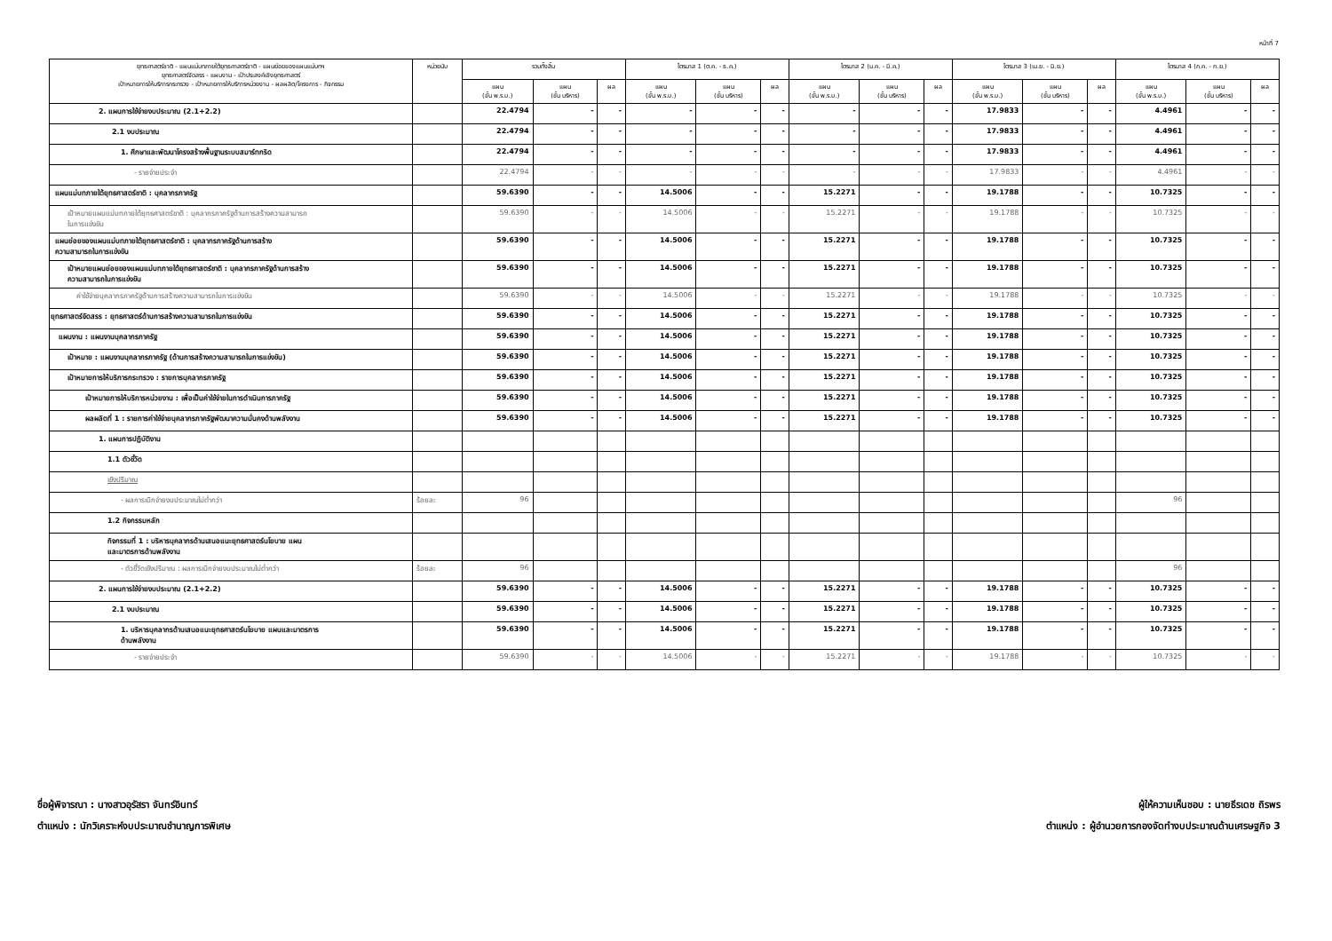หน้าที่ 7
| ยุทธศาสตร์ชาติ - แผนแม่บทภายใต้ยุทธศาสตร์ชาติ - แผนย่อยของแผนแม่บทฯ ยุทธศาสตร์จัดสรร - แผนงาน - เป้าประสงค์เชิงยุทธศาสตร์ เป้าหมายการให้บริการกระทรวง - เป้าหมายการให้บริการหน่วยงาน - ผลผลิต/โครงการ - กิจกรรม | หน่วยนับ | รวมทั้งสิ้น | | | ไตรมาส 1 (ต.ค. - ธ.ค.) | | | ไตรมาส 2 (ม.ค. - มี.ค.) | | | ไตรมาส 3 (เม.ย. - มิ.ย.) | | | ไตรมาส 4 (ก.ค. - ก.ย.) | | |
| --- | --- | --- | --- | --- | --- | --- | --- | --- | --- | --- | --- | --- | --- | --- | --- | --- |
| | | แผน (ขั้น พ.ร.บ.) | แผน (ขั้น บริหาร) | ผล | แผน (ขั้น พ.ร.บ.) | แผน (ขั้น บริหาร) | ผล | แผน (ขั้น พ.ร.บ.) | แผน (ขั้น บริหาร) | ผล | แผน (ขั้น พ.ร.บ.) | แผน (ขั้น บริหาร) | ผล | แผน (ขั้น พ.ร.บ.) | แผน (ขั้น บริหาร) | ผล |
| 2. แผนการใช้จ่ายงบประมาณ (2.1+2.2) | | 22.4794 | - | - | - | - | - | - | - | - | 17.9833 | - | - | 4.4961 | - | - |
| 2.1 งบประมาณ | | 22.4794 | - | - | - | - | - | - | - | - | 17.9833 | - | - | 4.4961 | - | - |
| 1. ศึกษาและพัฒนาโครงสร้างพื้นฐานระบบสมาร์ทกริด | | 22.4794 | - | - | - | - | - | - | - | - | 17.9833 | - | - | 4.4961 | - | - |
| - รายจ่ายประจำ | | 22.4794 | - | - | - | - | - | - | - | - | 17.9833 | - | - | 4.4961 | - | - |
| แผนแม่บทภายใต้ยุทธศาสตร์ชาติ : บุคลากรภาครัฐ | | 59.6390 | - | - | 14.5006 | - | - | 15.2271 | - | - | 19.1788 | - | - | 10.7325 | - | - |
| เป้าหมายแผนแม่บทภายใต้ยุทธศาสตร์ชาติ : บุคลากรภาครัฐด้านการสร้างความสามารถ ในการแข่งขัน | | 59.6390 | - | - | 14.5006 | - | - | 15.2271 | - | - | 19.1788 | - | - | 10.7325 | - | - |
| แผนย่อยของแผนแม่บทภายใต้ยุทธศาสตร์ชาติ : บุคลากรภาครัฐด้านการสร้าง ความสามารถในการแข่งขัน | | 59.6390 | - | - | 14.5006 | - | - | 15.2271 | - | - | 19.1788 | - | - | 10.7325 | - | - |
| เป้าหมายแผนย่อยของแผนแม่บทภายใต้ยุทธศาสตร์ชาติ : บุคลากรภาครัฐด้านการสร้าง ความสามารถในการแข่งขัน | | 59.6390 | - | - | 14.5006 | - | - | 15.2271 | - | - | 19.1788 | - | - | 10.7325 | - | - |
| ค่าใช้จ่ายบุคลากรภาครัฐด้านการสร้างความสามารถในการแข่งขัน | | 59.6390 | - | - | 14.5006 | - | - | 15.2271 | - | - | 19.1788 | - | - | 10.7325 | - | - |
| ยุทธศาสตร์จัดสรร : ยุทธศาสตร์ด้านการสร้างความสามารถในการแข่งขัน | | 59.6390 | - | - | 14.5006 | - | - | 15.2271 | - | - | 19.1788 | - | - | 10.7325 | - | - |
| แผนงาน : แผนงานบุคลากรภาครัฐ | | 59.6390 | - | - | 14.5006 | - | - | 15.2271 | - | - | 19.1788 | - | - | 10.7325 | - | - |
| เป้าหมาย : แผนงานบุคลากรภาครัฐ (ด้านการสร้างความสามารถในการแข่งขัน) | | 59.6390 | - | - | 14.5006 | - | - | 15.2271 | - | - | 19.1788 | - | - | 10.7325 | - | - |
| เป้าหมายการให้บริการกระทรวง : รายการบุคลากรภาครัฐ | | 59.6390 | - | - | 14.5006 | - | - | 15.2271 | - | - | 19.1788 | - | - | 10.7325 | - | - |
| เป้าหมายการให้บริการหน่วยงาน : เพื่อเป็นค่าใช้จ่ายในการดำเนินการภาครัฐ | | 59.6390 | - | - | 14.5006 | - | - | 15.2271 | - | - | 19.1788 | - | - | 10.7325 | - | - |
| ผลผลิตที่ 1 : รายการค่าใช้จ่ายบุคลากรภาครัฐพัฒนาความมั่นคงด้านพลังงาน | | 59.6390 | - | - | 14.5006 | - | - | 15.2271 | - | - | 19.1788 | - | - | 10.7325 | - | - |
| 1. แผนการปฏิบัติงาน | | | | | | | | | | | | | | | | |
| 1.1 ตัวชี้วัด | | | | | | | | | | | | | | | | |
| เชิงปริมาณ | | | | | | | | | | | | | | | | |
| - ผลการเบิกจ่ายงบประมาณไม่ต่ำกว่า | ร้อยละ | 96 | | | | | | | | | | | | 96 | | |
| 1.2 กิจกรรมหลัก | | | | | | | | | | | | | | | | |
| กิจกรรมที่ 1 : บริหารบุคลากรด้านเสนอแนะยุทธศาสตร์นโยบาย แผน และมาตรการด้านพลังงาน | | | | | | | | | | | | | | | | |
| - ตัวชี้วัดเชิงปริมาณ : ผลการเบิกจ่ายงบประมาณไม่ต่ำกว่า | ร้อยละ | 96 | | | | | | | | | | | | 96 | | |
| 2. แผนการใช้จ่ายงบประมาณ (2.1+2.2) | | 59.6390 | - | - | 14.5006 | - | - | 15.2271 | - | - | 19.1788 | - | - | 10.7325 | - | - |
| 2.1 งบประมาณ | | 59.6390 | - | - | 14.5006 | - | - | 15.2271 | - | - | 19.1788 | - | - | 10.7325 | - | - |
| 1. บริหารบุคลากรด้านเสนอแนะยุทธศาสตร์นโยบาย แผนและมาตรการ ด้านพลังงาน | | 59.6390 | - | - | 14.5006 | - | - | 15.2271 | - | - | 19.1788 | - | - | 10.7325 | - | - |
| - รายจ่ายประจำ | | 59.6390 | - | - | 14.5006 | - | - | 15.2271 | - | - | 19.1788 | - | - | 10.7325 | - | - |
ชื่อผู้พิจารณา : นางสาวอุรัสรา จันทร์อินทร์
ตำแหน่ง : นักวิเคราะห์งบประมาณชำนาญการพิเศษ
ผู้ให้ความเห็นชอบ : นายธีรเดช ถิรพร
ตำแหน่ง : ผู้อำนวยการกองจัดทำงบประมาณด้านเศรษฐกิจ 3